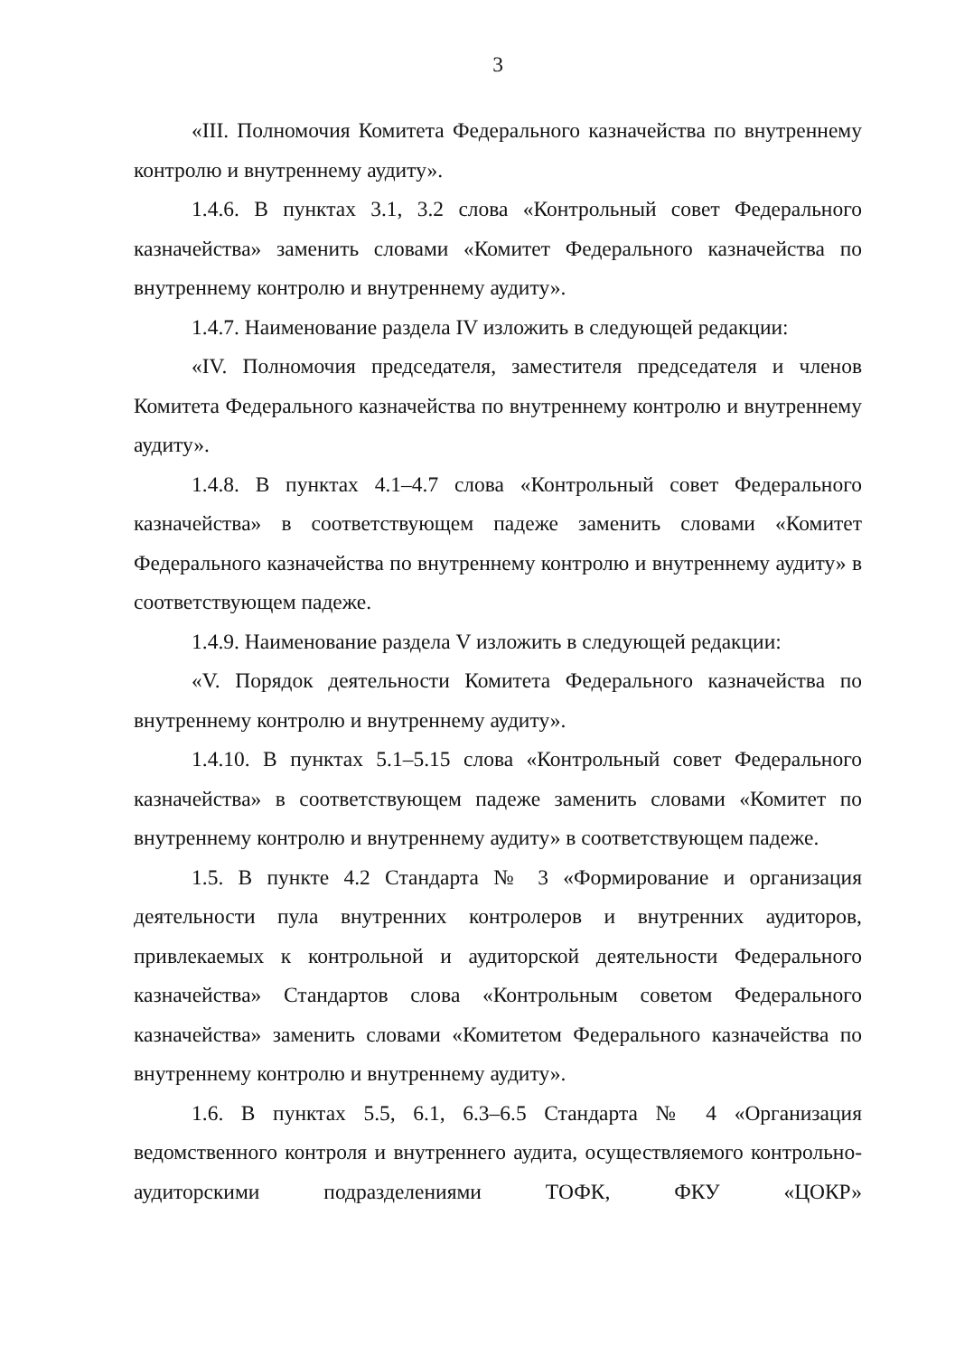3
«III. Полномочия Комитета Федерального казначейства по внутреннему контролю и внутреннему аудиту».
1.4.6. В пунктах 3.1, 3.2 слова «Контрольный совет Федерального казначейства» заменить словами «Комитет Федерального казначейства по внутреннему контролю и внутреннему аудиту».
1.4.7. Наименование раздела IV изложить в следующей редакции:
«IV. Полномочия председателя, заместителя председателя и членов Комитета Федерального казначейства по внутреннему контролю и внутреннему аудиту».
1.4.8. В пунктах 4.1–4.7 слова «Контрольный совет Федерального казначейства» в соответствующем падеже заменить словами «Комитет Федерального казначейства по внутреннему контролю и внутреннему аудиту» в соответствующем падеже.
1.4.9. Наименование раздела V изложить в следующей редакции:
«V. Порядок деятельности Комитета Федерального казначейства по внутреннему контролю и внутреннему аудиту».
1.4.10. В пунктах 5.1–5.15 слова «Контрольный совет Федерального казначейства» в соответствующем падеже заменить словами «Комитет по внутреннему контролю и внутреннему аудиту» в соответствующем падеже.
1.5. В пункте 4.2 Стандарта № 3 «Формирование и организация деятельности пула внутренних контролеров и внутренних аудиторов, привлекаемых к контрольной и аудиторской деятельности Федерального казначейства» Стандартов слова «Контрольным советом Федерального казначейства» заменить словами «Комитетом Федерального казначейства по внутреннему контролю и внутреннему аудиту».
1.6. В пунктах 5.5, 6.1, 6.3–6.5 Стандарта № 4 «Организация ведомственного контроля и внутреннего аудита, осуществляемого контрольно-аудиторскими подразделениями ТОФК, ФКУ «ЦОКР»